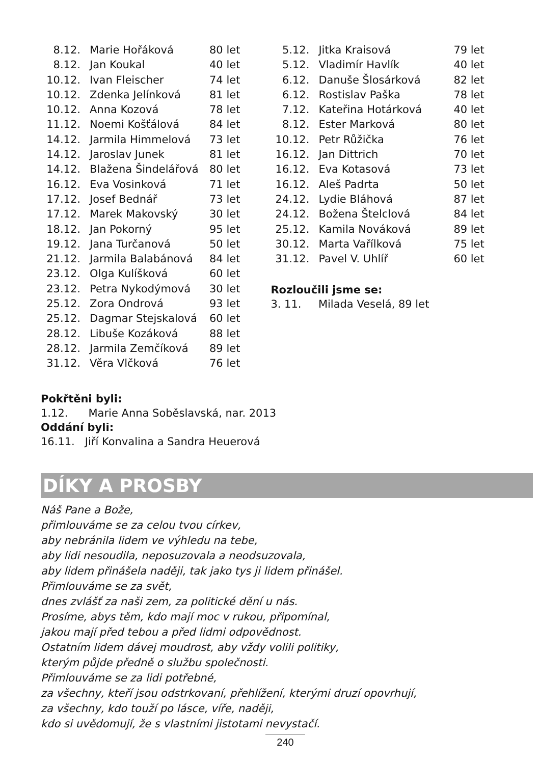| 8.12. | Marie Hořáková | 80 let |
| 8.12. | Jan Koukal | 40 let |
| 10.12. | Ivan Fleischer | 74 let |
| 10.12. | Zdenka Jelínková | 81 let |
| 10.12. | Anna Kozová | 78 let |
| 11.12. | Noemi Košťálová | 84 let |
| 14.12. | Jarmila Himmelová | 73 let |
| 14.12. | Jaroslav Junek | 81 let |
| 14.12. | Blažena Šindelářová | 80 let |
| 16.12. | Eva Vosinková | 71 let |
| 17.12. | Josef Bednář | 73 let |
| 17.12. | Marek Makovský | 30 let |
| 18.12. | Jan Pokorný | 95 let |
| 19.12. | Jana Turčanová | 50 let |
| 21.12. | Jarmila Balabánová | 84 let |
| 23.12. | Olga Kulíšková | 60 let |
| 23.12. | Petra Nykodýmová | 30 let |
| 25.12. | Zora Ondrová | 93 let |
| 25.12. | Dagmar Stejskalová | 60 let |
| 28.12. | Libuše Kozáková | 88 let |
| 28.12. | Jarmila Zemčíková | 89 let |
| 31.12. | Věra Vlčková | 76 let |
| 5.12. | Jitka Kraisová | 79 let |
| 5.12. | Vladimír Havlík | 40 let |
| 6.12. | Danuše Šlosárková | 82 let |
| 6.12. | Rostislav Paška | 78 let |
| 7.12. | Kateřina Hotárková | 40 let |
| 8.12. | Ester Marková | 80 let |
| 10.12. | Petr Růžička | 76 let |
| 16.12. | Jan Dittrich | 70 let |
| 16.12. | Eva Kotasová | 73 let |
| 16.12. | Aleš Padrta | 50 let |
| 24.12. | Lydie Bláhová | 87 let |
| 24.12. | Božena Štelclová | 84 let |
| 25.12. | Kamila Nováková | 89 let |
| 30.12. | Marta Vařílková | 75 let |
| 31.12. | Pavel V. Uhlíř | 60 let |
Rozloučili jsme se:
3. 11. Milada Veselá, 89 let
Pokřtěni byli:
1.12. Marie Anna Soběslavská, nar. 2013
Oddání byli:
16.11. Jiří Konvalina a Sandra Heuerová
DÍKY A PROSBY
Náš Pane a Bože,
přimlouváme se za celou tvou církev,
aby nebránila lidem ve výhledu na tebe,
aby lidi nesoudila, neposuzovala a neodsuzovala,
aby lidem přinášela naději, tak jako tys ji lidem přinášel.
Přimlouváme se za svět,
dnes zvlášť za naši zem, za politické dění u nás.
Prosíme, abys těm, kdo mají moc v rukou, připomínal,
jakou mají před tebou a před lidmi odpovědnost.
Ostatním lidem dávej moudrost, aby vždy volili politiky,
kterým půjde předně o službu společnosti.
Přimlouváme se za lidi potřebné,
za všechny, kteří jsou odstrkovaní, přehlížení, kterými druzí opovrhují,
za všechny, kdo touží po lásce, víře, naději,
kdo si uvědomují, že s vlastními jistotami nevystačí.
240